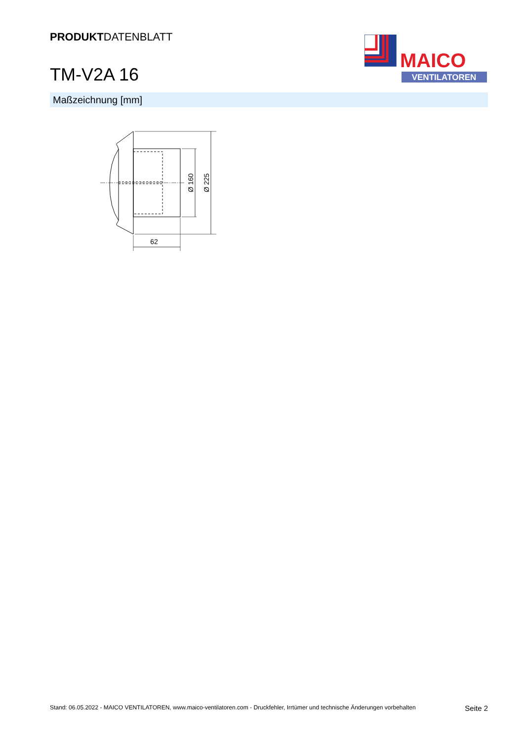PRODUKTDATENBLATT
TM-V2A 16
MAICO
VENTILATOREN
Maßzeichnung [mm]
62
Ø 160
Ø 225
Stand: 06.05.2022 - MAICO VENTILATOREN, www.maico-ventilatoren.com - Druckfehler, Irrtümer und technische Änderungen vorbehalten Seite 2